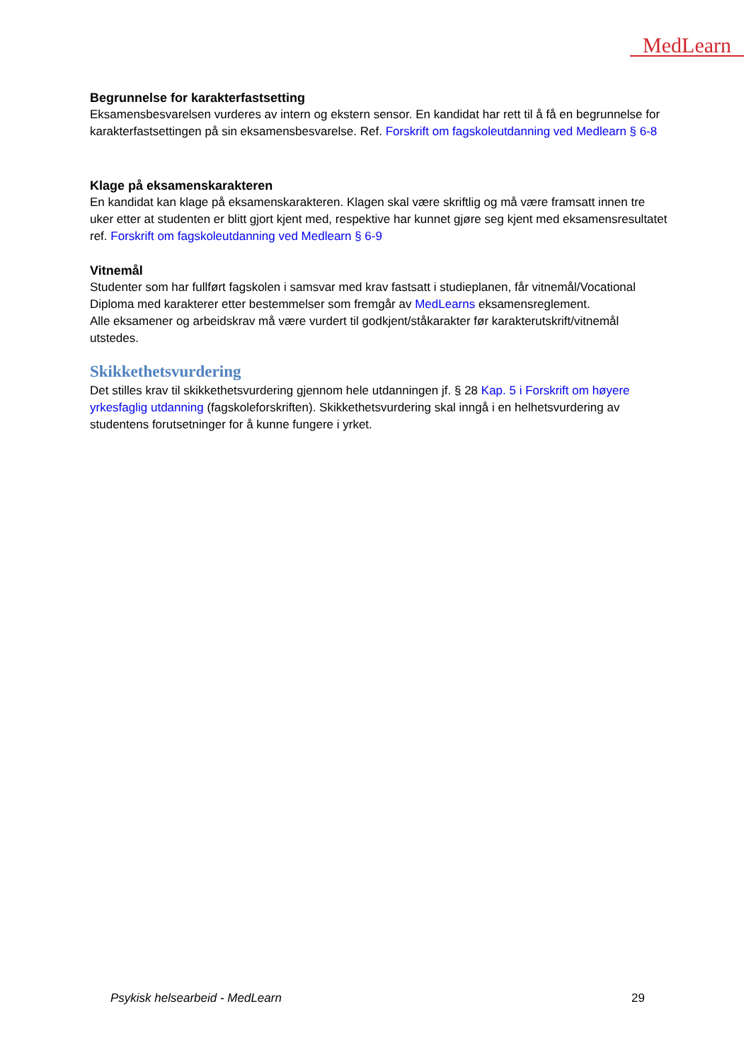MedLearn
Begrunnelse for karakterfastsetting
Eksamensbesvarelsen vurderes av intern og ekstern sensor. En kandidat har rett til å få en begrunnelse for karakterfastsettingen på sin eksamensbesvarelse. Ref. Forskrift om fagskoleutdanning ved Medlearn § 6-8
Klage på eksamenskarakteren
En kandidat kan klage på eksamenskarakteren. Klagen skal være skriftlig og må være framsatt innen tre uker etter at studenten er blitt gjort kjent med, respektive har kunnet gjøre seg kjent med eksamensresultatet ref. Forskrift om fagskoleutdanning ved Medlearn § 6-9
Vitnemål
Studenter som har fullført fagskolen i samsvar med krav fastsatt i studieplanen, får vitnemål/Vocational Diploma med karakterer etter bestemmelser som fremgår av MedLearns eksamensreglement.
Alle eksamener og arbeidskrav må være vurdert til godkjent/ståkarakter før karakterutskrift/vitnemål utstedes.
Skikkethetsvurdering
Det stilles krav til skikkethetsvurdering gjennom hele utdanningen jf. § 28 Kap. 5 i Forskrift om høyere yrkesfaglig utdanning (fagskoleforskriften). Skikkethetsvurdering skal inngå i en helhetsvurdering av studentens forutsetninger for å kunne fungere i yrket.
Psykisk helsearbeid - MedLearn 29